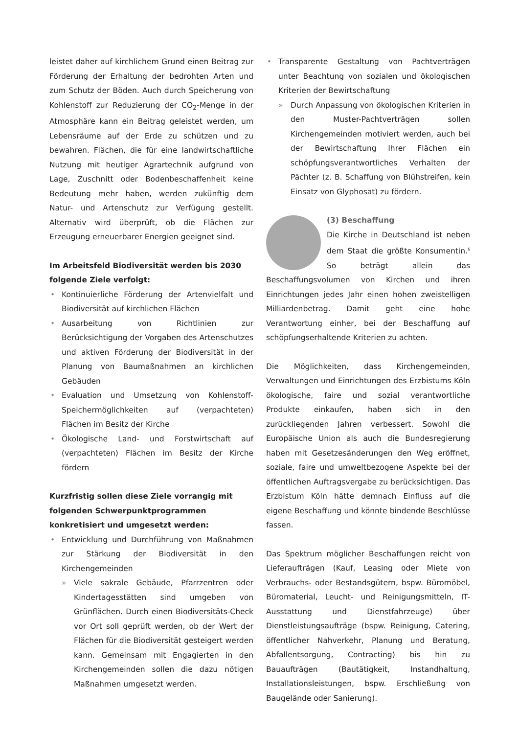leistet daher auf kirchlichem Grund einen Beitrag zur Förderung der Erhaltung der bedrohten Arten und zum Schutz der Böden. Auch durch Speicherung von Kohlenstoff zur Reduzierung der CO<sub>2</sub>-Menge in der Atmosphäre kann ein Beitrag geleistet werden, um Lebensräume auf der Erde zu schützen und zu bewahren. Flächen, die für eine landwirtschaftliche Nutzung mit heutiger Agrartechnik aufgrund von Lage, Zuschnitt oder Bodenbeschaffenheit keine Bedeutung mehr haben, werden zukünftig dem Natur- und Artenschutz zur Verfügung gestellt. Alternativ wird überprüft, ob die Flächen zur Erzeugung erneuerbarer Energien geeignet sind.
Im Arbeitsfeld Biodiversität werden bis 2030 folgende Ziele verfolgt:
• Kontinuierliche Förderung der Artenvielfalt und Biodiversität auf kirchlichen Flächen
• Ausarbeitung von Richtlinien zur Berücksichtigung der Vorgaben des Artenschutzes und aktiven Förderung der Biodiversität in der Planung von Baumaßnahmen an kirchlichen Gebäuden
• Evaluation und Umsetzung von Kohlenstoff-Speichermöglichkeiten auf (verpachteten) Flächen im Besitz der Kirche
• Ökologische Land- und Forstwirtschaft auf (verpachteten) Flächen im Besitz der Kirche fördern
Kurzfristig sollen diese Ziele vorrangig mit folgenden Schwerpunktprogrammen konkretisiert und umgesetzt werden:
• Entwicklung und Durchführung von Maßnahmen zur Stärkung der Biodiversität in den Kirchengemeinden
» Viele sakrale Gebäude, Pfarrzentren oder Kindertagesstätten sind umgeben von Grünflächen. Durch einen Biodiversitäts-Check vor Ort soll geprüft werden, ob der Wert der Flächen für die Biodiversität gesteigert werden kann. Gemeinsam mit Engagierten in den Kirchengemeinden sollen die dazu nötigen Maßnahmen umgesetzt werden.
• Transparente Gestaltung von Pachtverträgen unter Beachtung von sozialen und ökologischen Kriterien der Bewirtschaftung
» Durch Anpassung von ökologischen Kriterien in den Muster-Pachtverträgen sollen Kirchengemeinden motiviert werden, auch bei der Bewirtschaftung Ihrer Flächen ein schöpfungsverantwortliches Verhalten der Pächter (z. B. Schaffung von Blühstreifen, kein Einsatz von Glyphosat) zu fördern.
(3) Beschaffung
Die Kirche in Deutschland ist neben dem Staat die größte Konsumentin.<sup>6</sup> So beträgt allein das Beschaffungsvolumen von Kirchen und ihren Einrichtungen jedes Jahr einen hohen zweistelligen Milliardenbetrag. Damit geht eine hohe Verantwortung einher, bei der Beschaffung auf schöpfungserhaltende Kriterien zu achten.
Die Möglichkeiten, dass Kirchengemeinden, Verwaltungen und Einrichtungen des Erzbistums Köln ökologische, faire und sozial verantwortliche Produkte einkaufen, haben sich in den zurückliegenden Jahren verbessert. Sowohl die Europäische Union als auch die Bundesregierung haben mit Gesetzesänderungen den Weg eröffnet, soziale, faire und umweltbezogene Aspekte bei der öffentlichen Auftragsvergabe zu berücksichtigen. Das Erzbistum Köln hätte demnach Einfluss auf die eigene Beschaffung und könnte bindende Beschlüsse fassen.
Das Spektrum möglicher Beschaffungen reicht von Lieferaufträgen (Kauf, Leasing oder Miete von Verbrauchs- oder Bestandsgütern, bspw. Büromöbel, Büromaterial, Leucht- und Reinigungsmitteln, IT-Ausstattung und Dienstfahrzeuge) über Dienstleistungsaufträge (bspw. Reinigung, Catering, öffentlicher Nahverkehr, Planung und Beratung, Abfallentsorgung, Contracting) bis hin zu Bauaufträgen (Bautätigkeit, Instandhaltung, Installationsleistungen, bspw. Erschließung von Baugelände oder Sanierung).